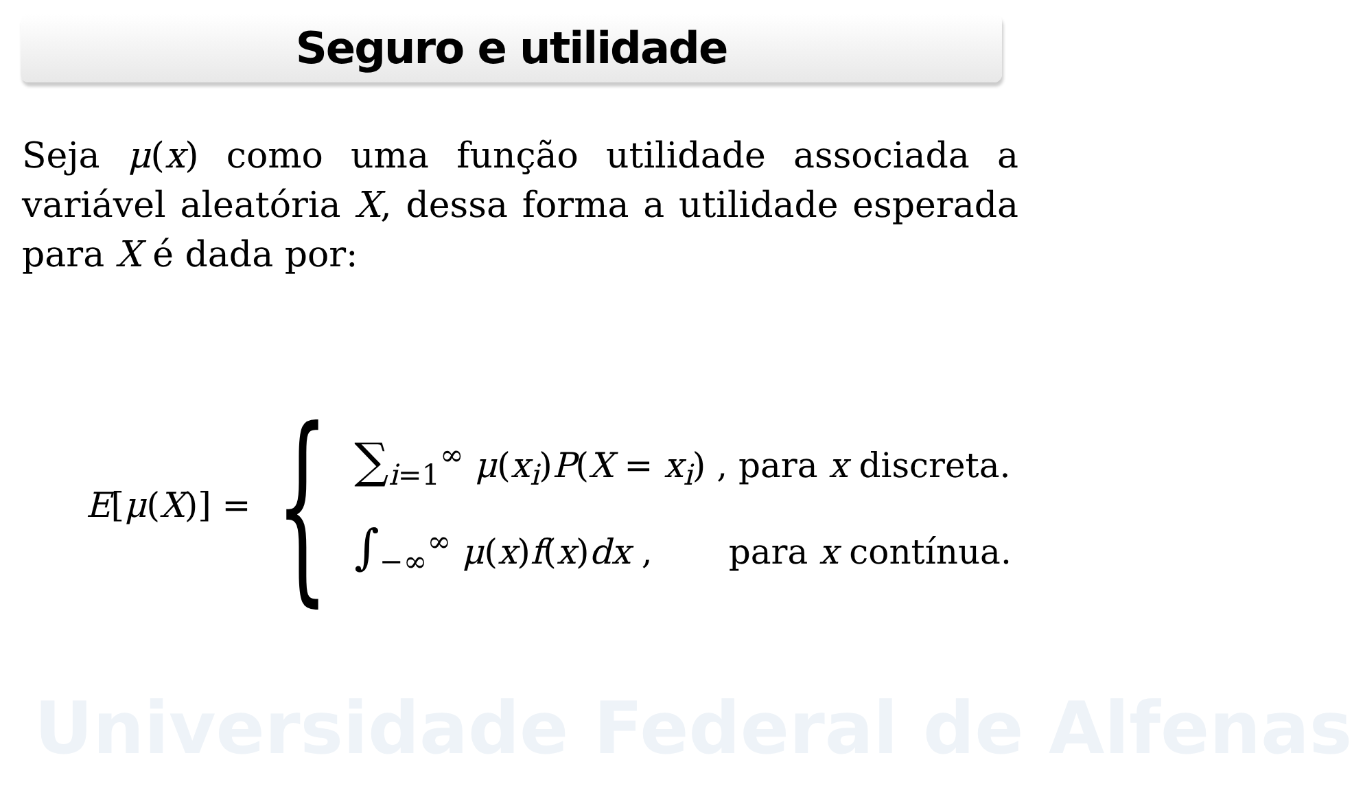Universidade Federal de Alfenas
Seguro e utilidade
Seja μ(x) como uma função utilidade associada a variável aleatória X, dessa forma a utilidade esperada para X é dada por:
E[μ(X)] = {
∑<sub>i=1</sub><sup>∞</sup> μ(x<sub>i</sub>)P(X = x<sub>i</sub>) , para x discreta.
∫<sub>−∞</sub><sup>∞</sup> μ(x)f(x)dx , para x contínua.